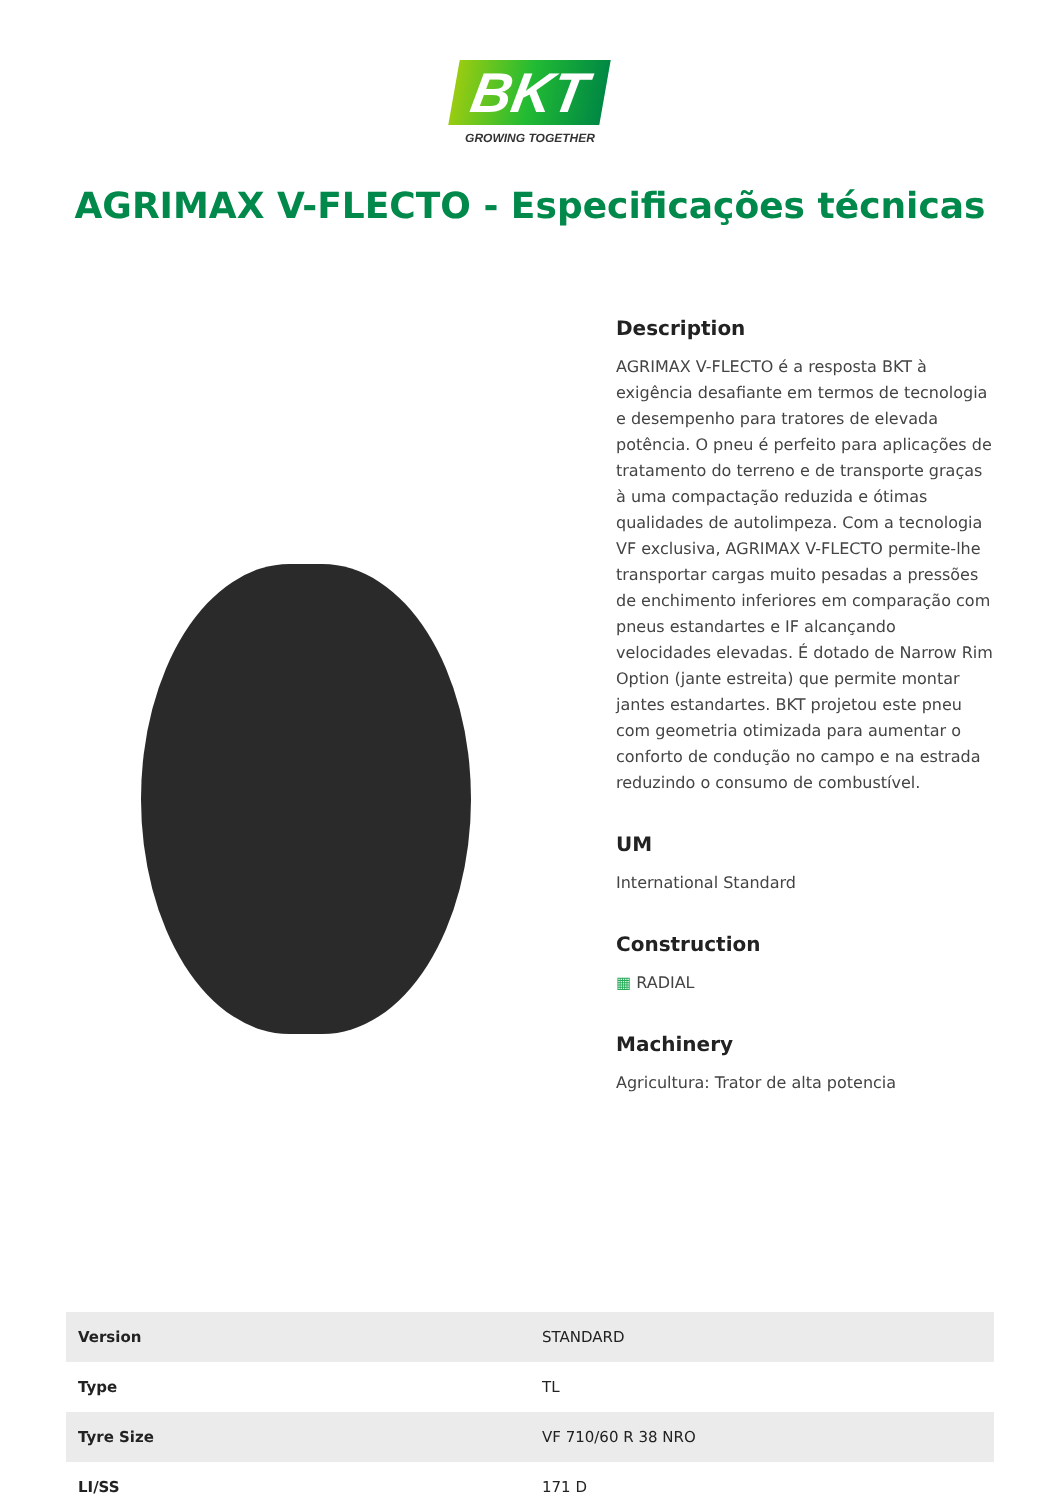BKT
GROWING TOGETHER
AGRIMAX V-FLECTO - Especificações técnicas
Description
AGRIMAX V-FLECTO é a resposta BKT à exigência desafiante em termos de tecnologia e desempenho para tratores de elevada potência. O pneu é perfeito para aplicações de tratamento do terreno e de transporte graças à uma compactação reduzida e ótimas qualidades de autolimpeza. Com a tecnologia VF exclusiva, AGRIMAX V-FLECTO permite-lhe transportar cargas muito pesadas a pressões de enchimento inferiores em comparação com pneus estandartes e IF alcançando velocidades elevadas. É dotado de Narrow Rim Option (jante estreita) que permite montar jantes estandartes. BKT projetou este pneu com geometria otimizada para aumentar o conforto de condução no campo e na estrada reduzindo o consumo de combustível.
UM
International Standard
Construction
▦ RADIAL
Machinery
Agricultura: Trator de alta potencia
| Version | STANDARD |
| Type | TL |
| Tyre Size | VF 710/60 R 38 NRO |
| LI/SS | 171 D |